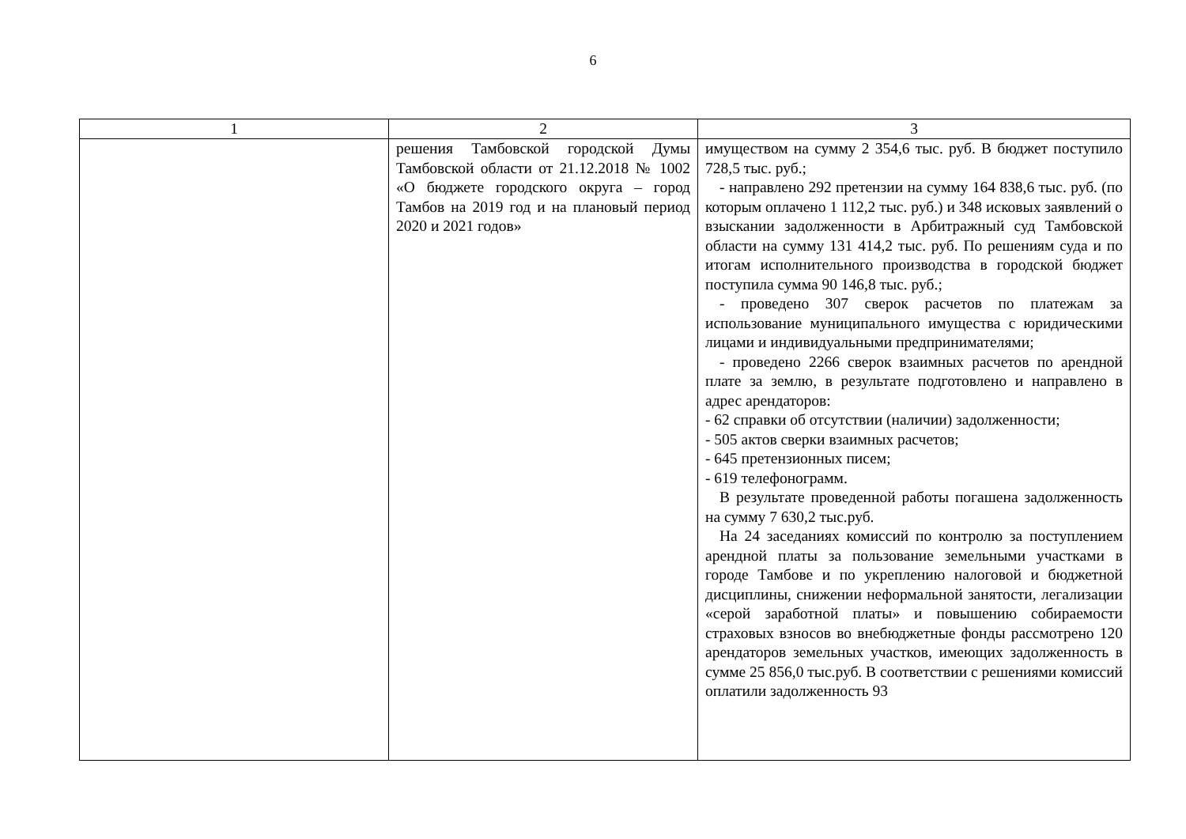6
| 1 | 2 | 3 |
| --- | --- | --- |
| | решения Тамбовской городской Думы Тамбовской области от 21.12.2018 № 1002 «О бюджете городского округа – город Тамбов на 2019 год и на плановый период 2020 и 2021 годов» | имуществом на сумму 2 354,6 тыс. руб. В бюджет поступило 728,5 тыс. руб.; - направлено 292 претензии на сумму 164 838,6 тыс. руб. (по которым оплачено 1 112,2 тыс. руб.) и 348 исковых заявлений о взыскании задолженности в Арбитражный суд Тамбовской области на сумму 131 414,2 тыс. руб. По решениям суда и по итогам исполнительного производства в городской бюджет поступила сумма 90 146,8 тыс. руб.; - проведено 307 сверок расчетов по платежам за использование муниципального имущества с юридическими лицами и индивидуальными предпринимателями; - проведено 2266 сверок взаимных расчетов по арендной плате за землю, в результате подготовлено и направлено в адрес арендаторов: - 62 справки об отсутствии (наличии) задолженности; - 505 актов сверки взаимных расчетов; - 645 претензионных писем; - 619 телефонограмм. В результате проведенной работы погашена задолженность на сумму 7 630,2 тыс.руб. На 24 заседаниях комиссий по контролю за поступлением арендной платы за пользование земельными участками в городе Тамбове и по укреплению налоговой и бюджетной дисциплины, снижении неформальной занятости, легализации «серой заработной платы» и повышению собираемости страховых взносов во внебюджетные фонды рассмотрено 120 арендаторов земельных участков, имеющих задолженность в сумме 25 856,0 тыс.руб. В соответствии с решениями комиссий оплатили задолженность 93 |